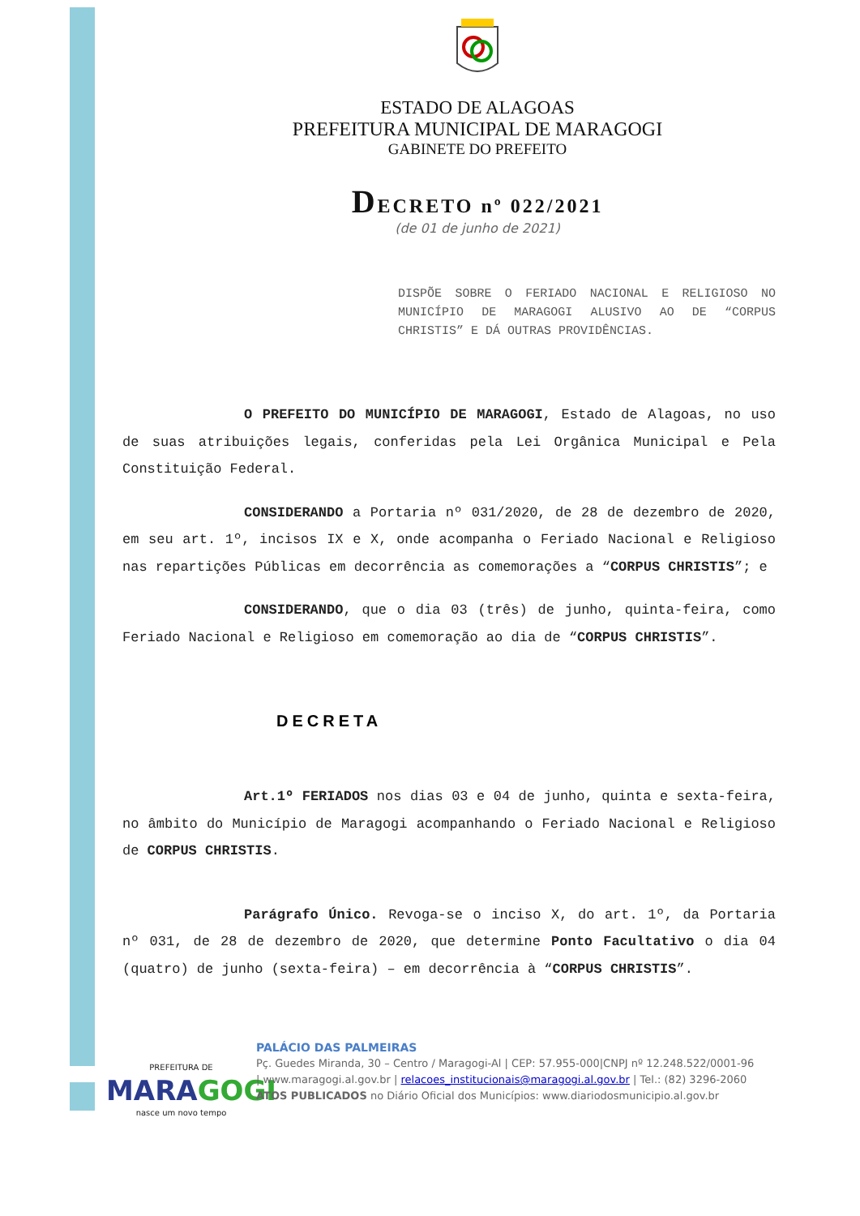ESTADO DE ALAGOAS
PREFEITURA MUNICIPAL DE MARAGOGI
GABINETE DO PREFEITO
DECRETO nº 022/2021
(de 01 de junho de 2021)
DISPÕE SOBRE O FERIADO NACIONAL E RELIGIOSO NO MUNICÍPIO DE MARAGOGI ALUSIVO AO DE “CORPUS CHRISTIS” E DÁ OUTRAS PROVIDÊNCIAS.
O PREFEITO DO MUNICÍPIO DE MARAGOGI, Estado de Alagoas, no uso de suas atribuições legais, conferidas pela Lei Orgânica Municipal e Pela Constituição Federal.
CONSIDERANDO a Portaria nº 031/2020, de 28 de dezembro de 2020, em seu art. 1º, incisos IX e X, onde acompanha o Feriado Nacional e Religioso nas repartições Públicas em decorrência as comemorações a “CORPUS CHRISTIS”; e
CONSIDERANDO, que o dia 03 (três) de junho, quinta-feira, como Feriado Nacional e Religioso em comemoração ao dia de “CORPUS CHRISTIS”.
DECRETA
Art.1º FERIADOS nos dias 03 e 04 de junho, quinta e sexta-feira, no âmbito do Município de Maragogi acompanhando o Feriado Nacional e Religioso de CORPUS CHRISTIS.
Parágrafo Único. Revoga-se o inciso X, do art. 1º, da Portaria nº 031, de 28 de dezembro de 2020, que determine Ponto Facultativo o dia 04 (quatro) de junho (sexta-feira) – em decorrência à “CORPUS CHRISTIS”.
PREFEITURA DE
MARAGOGI
nasce um novo tempo
PALÁCIO DAS PALMEIRAS
Pç. Guedes Miranda, 30 – Centro / Maragogi-Al | CEP: 57.955-000|CNPJ nº 12.248.522/0001-96
| www.maragogi.al.gov.br | relacoes_institucionais@maragogi.al.gov.br | Tel.: (82) 3296-2060
ATOS PUBLICADOS no Diário Oficial dos Municípios: www.diariodosmunicipio.al.gov.br